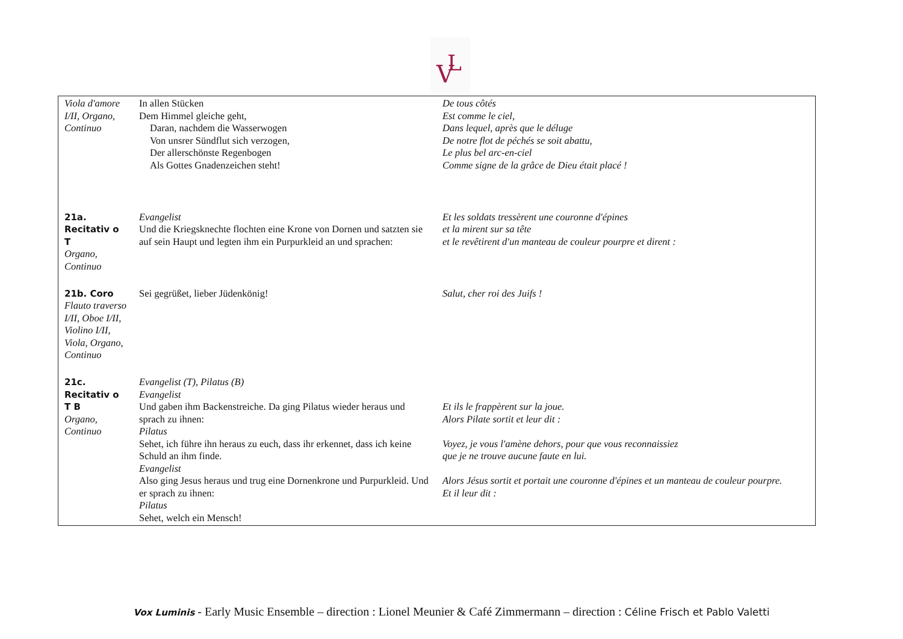V
L
| Viola d'amore I/II, Organo, Continuo | In allen Stücken Dem Himmel gleiche geht, Daran, nachdem die Wasserwogen Von unsrer Sündflut sich verzogen, Der allerschönste Regenbogen Als Gottes Gnadenzeichen steht! | De tous côtés Est comme le ciel, Dans lequel, après que le déluge De notre flot de péchés se soit abattu, Le plus bel arc-en-ciel Comme signe de la grâce de Dieu était placé ! |
| 21a. Recitativ o T Organo, Continuo | Evangelist Und die Kriegsknechte flochten eine Krone von Dornen und satzten sie auf sein Haupt und legten ihm ein Purpurkleid an und sprachen: | Et les soldats tressèrent une couronne d'épines et la mirent sur sa tête et le revêtirent d'un manteau de couleur pourpre et dirent : |
| 21b. Coro Flauto traverso I/II, Oboe I/II, Violino I/II, Viola, Organo, Continuo | Sei gegrüßet, lieber Jüdenkönig! | Salut, cher roi des Juifs ! |
| 21c. Recitativ o T B Organo, Continuo | Evangelist (T), Pilatus (B) Evangelist Und gaben ihm Backenstreiche. Da ging Pilatus wieder heraus und sprach zu ihnen: Pilatus Sehet, ich führe ihn heraus zu euch, dass ihr erkennet, dass ich keine Schuld an ihm finde. Evangelist Also ging Jesus heraus und trug eine Dornenkrone und Purpurkleid. Und er sprach zu ihnen: Pilatus Sehet, welch ein Mensch! | Et ils le frappèrent sur la joue. Alors Pilate sortit et leur dit : Voyez, je vous l'amène dehors, pour que vous reconnaissiez que je ne trouve aucune faute en lui. Alors Jésus sortit et portait une couronne d'épines et un manteau de couleur pourpre. Et il leur dit : |
Vox Luminis - Early Music Ensemble – direction : Lionel Meunier & Café Zimmermann – direction : Céline Frisch et Pablo Valetti